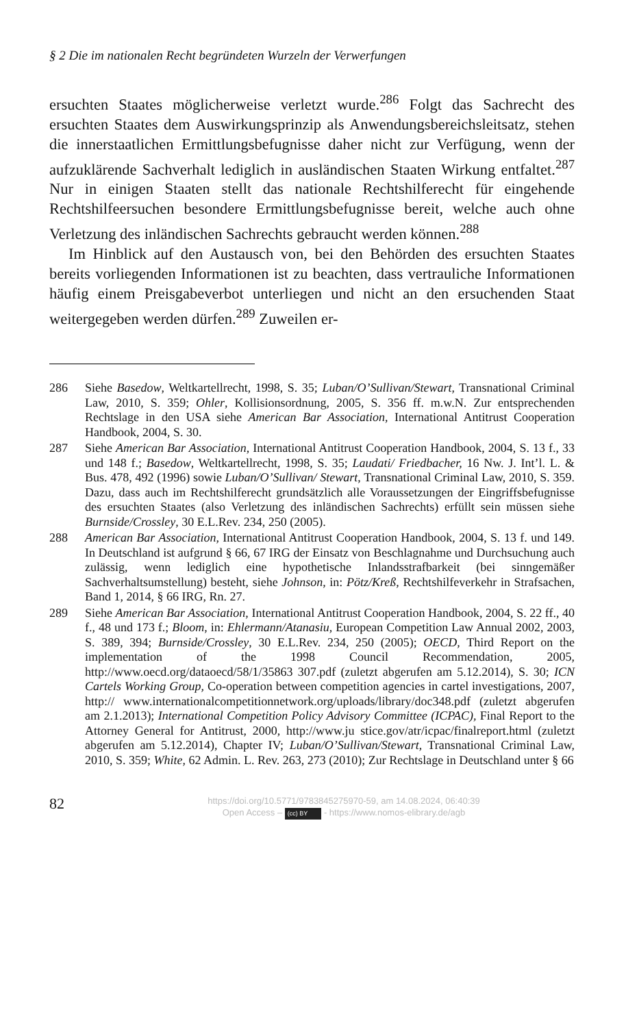§ 2 Die im nationalen Recht begründeten Wurzeln der Verwerfungen
ersuchten Staates möglicherweise verletzt wurde.<sup>286</sup> Folgt das Sachrecht des ersuchten Staates dem Auswirkungsprinzip als Anwendungsbereichs­leitsatz, stehen die innerstaatlichen Ermittlungsbefugnisse daher nicht zur Verfügung, wenn der aufzuklärende Sachverhalt lediglich in ausländi­schen Staaten Wirkung entfaltet.<sup>287</sup> Nur in einigen Staaten stellt das natio­nale Rechtshilferecht für eingehende Rechtshilfeersuchen besondere Er­mittlungsbefugnisse bereit, welche auch ohne Verletzung des inländischen Sachrechts gebraucht werden können.<sup>288</sup>
Im Hinblick auf den Austausch von, bei den Behörden des ersuchten Staates bereits vorliegenden Informationen ist zu beachten, dass vertrauli­che Informationen häufig einem Preisgabeverbot unterliegen und nicht an den ersuchenden Staat weitergegeben werden dürfen.<sup>289</sup> Zuweilen er-
286 Siehe Basedow, Weltkartellrecht, 1998, S. 35; Luban/O’Sullivan/Stewart, Trans­national Criminal Law, 2010, S. 359; Ohler, Kollisionsordnung, 2005, S. 356 ff. m.w.N. Zur entsprechenden Rechtslage in den USA siehe American Bar Associa­tion, International Antitrust Cooperation Handbook, 2004, S. 30.
287 Siehe American Bar Association, International Antitrust Cooperation Handbook, 2004, S. 13 f., 33 und 148 f.; Basedow, Weltkartellrecht, 1998, S. 35; Laudati/ Friedbacher, 16 Nw. J. Int’l. L. & Bus. 478, 492 (1996) sowie Luban/O’Sullivan/ Stewart, Transnational Criminal Law, 2010, S. 359. Dazu, dass auch im Rechts­hilferecht grundsätzlich alle Voraussetzungen der Eingriffsbefugnisse des ersuch­ten Staates (also Verletzung des inländischen Sachrechts) erfüllt sein müssen siehe Burnside/Crossley, 30 E.L.Rev. 234, 250 (2005).
288 American Bar Association, International Antitrust Cooperation Handbook, 2004, S. 13 f. und 149. In Deutschland ist aufgrund § 66, 67 IRG der Einsatz von Be­schlagnahme und Durchsuchung auch zulässig, wenn lediglich eine hypotheti­sche Inlandsstrafbarkeit (bei sinngemäßer Sachverhaltsumstellung) besteht, siehe Johnson, in: Pötz/Kreß, Rechtshilfeverkehr in Strafsachen, Band 1, 2014, § 66 IRG, Rn. 27.
289 Siehe American Bar Association, International Antitrust Cooperation Handbook, 2004, S. 22 ff., 40 f., 48 und 173 f.; Bloom, in: Ehlermann/Atanasiu, European Competition Law Annual 2002, 2003, S. 389, 394; Burnside/Crossley, 30 E.L.Rev. 234, 250 (2005); OECD, Third Report on the implementation of the 1998 Council Recommendation, 2005, http://www.oecd.org/dataoecd/58/1/35863 307.pdf (zuletzt abgerufen am 5.12.2014), S. 30; ICN Cartels Working Group, Co-operation between competition agencies in cartel investigations, 2007, http:// www.internationalcompetitionnetwork.org/uploads/library/doc348.pdf (zuletzt abgerufen am 2.1.2013); International Competition Policy Advisory Committee (ICPAC), Final Report to the Attorney General for Antitrust, 2000, http://www.ju stice.gov/atr/icpac/finalreport.html (zuletzt abgerufen am 5.12.2014), Chapter IV; Luban/O’Sullivan/Stewart, Transnational Criminal Law, 2010, S. 359; White, 62 Admin. L. Rev. 263, 273 (2010); Zur Rechtslage in Deutschland unter § 66
82
https://doi.org/10.5771/9783845275970-59, am 14.08.2024, 06:40:39
Open Access – (cc) BY - https://www.nomos-elibrary.de/agb